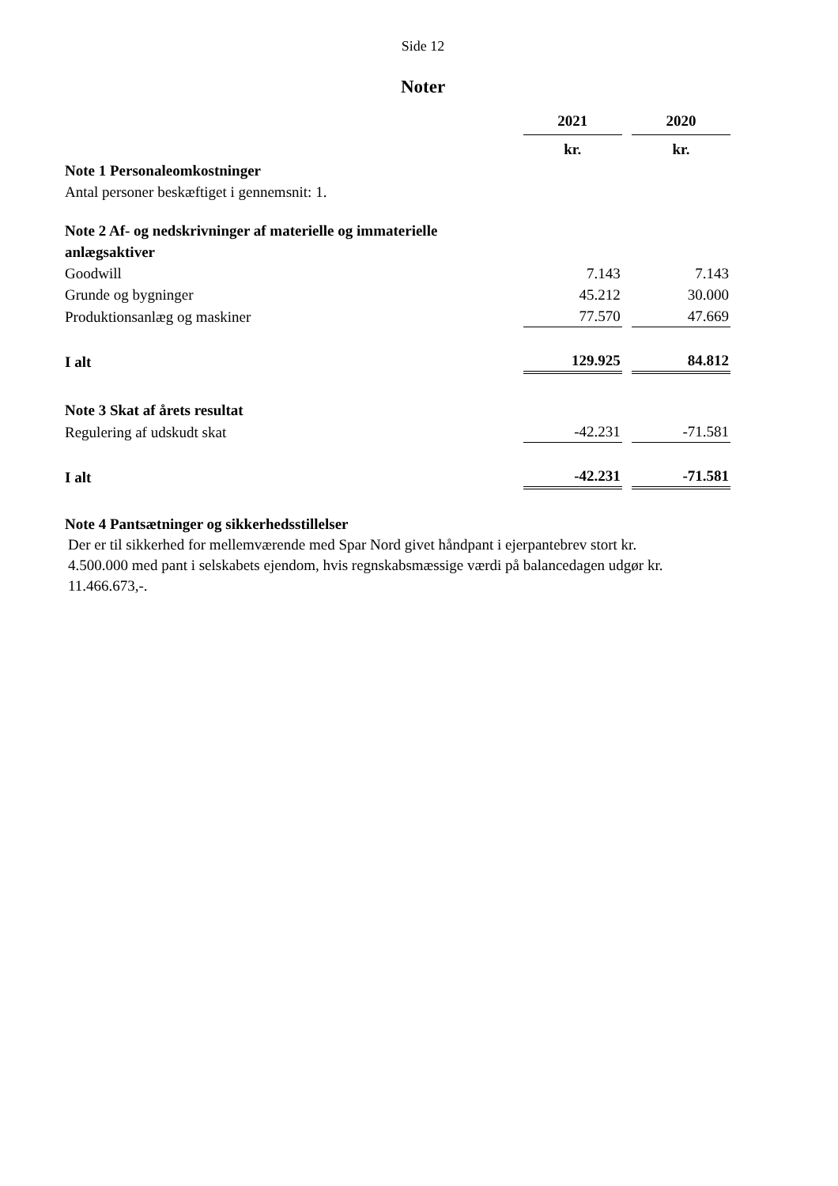Side 12
Noter
| | 2021 | 2020 |
| | kr. | kr. |
| Note 1 Personaleomkostninger | | |
| Antal personer beskæftiget i gennemsnit: 1. | | |
| Note 2 Af- og nedskrivninger af materielle og immaterielle anlægsaktiver | | |
| Goodwill | 7.143 | 7.143 |
| Grunde og bygninger | 45.212 | 30.000 |
| Produktionsanlæg og maskiner | 77.570 | 47.669 |
| I alt | 129.925 | 84.812 |
| Note 3 Skat af årets resultat | | |
| Regulering af udskudt skat | -42.231 | -71.581 |
| I alt | -42.231 | -71.581 |
| Note 4 Pantsætninger og sikkerhedsstillelser | | |
Der er til sikkerhed for mellemværende med Spar Nord givet håndpant i ejerpantebrev stort kr. 4.500.000 med pant i selskabets ejendom, hvis regnskabsmæssige værdi på balancedagen udgør kr. 11.466.673,-.